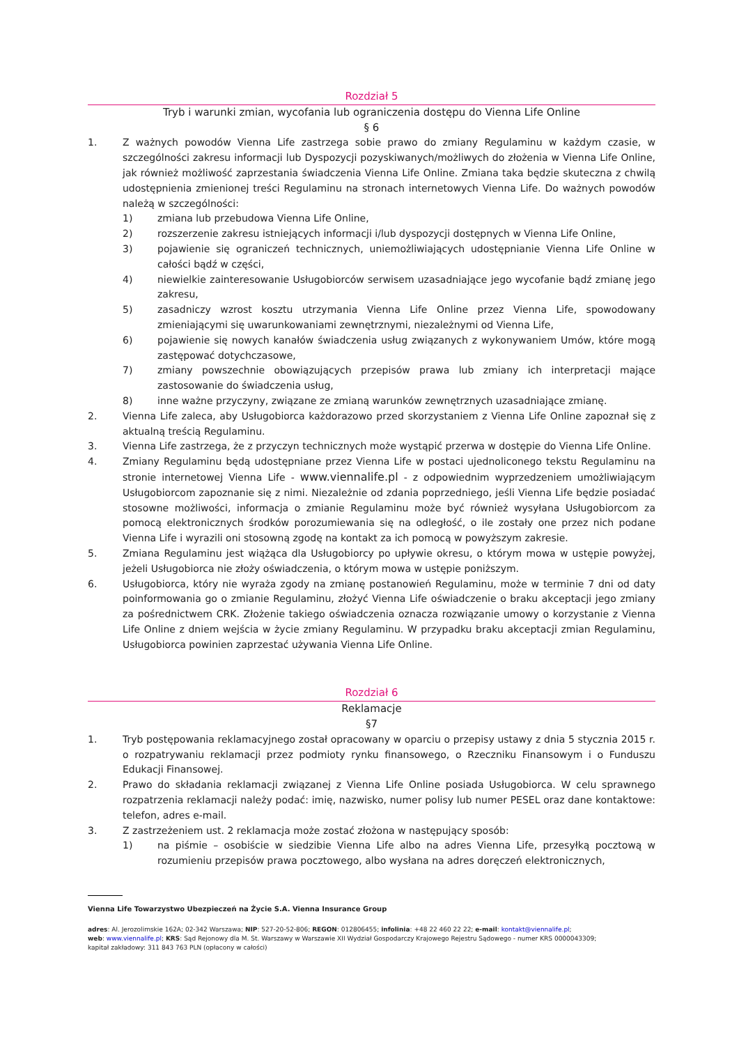Rozdział 5
Tryb i warunki zmian, wycofania lub ograniczenia dostępu do Vienna Life Online
§ 6
1. Z ważnych powodów Vienna Life zastrzega sobie prawo do zmiany Regulaminu w każdym czasie, w szczególności zakresu informacji lub Dyspozycji pozyskiwanych/możliwych do złożenia w Vienna Life Online, jak również możliwość zaprzestania świadczenia Vienna Life Online. Zmiana taka będzie skuteczna z chwilą udostępnienia zmienionej treści Regulaminu na stronach internetowych Vienna Life. Do ważnych powodów należą w szczególności:
1) zmiana lub przebudowa Vienna Life Online,
2) rozszerzenie zakresu istniejących informacji i/lub dyspozycji dostępnych w Vienna Life Online,
3) pojawienie się ograniczeń technicznych, uniemożliwiających udostępnianie Vienna Life Online w całości bądź w części,
4) niewielkie zainteresowanie Usługobiorców serwisem uzasadniające jego wycofanie bądź zmianę jego zakresu,
5) zasadniczy wzrost kosztu utrzymania Vienna Life Online przez Vienna Life, spowodowany zmieniającymi się uwarunkowaniami zewnętrznymi, niezależnymi od Vienna Life,
6) pojawienie się nowych kanałów świadczenia usług związanych z wykonywaniem Umów, które mogą zastępować dotychczasowe,
7) zmiany powszechnie obowiązujących przepisów prawa lub zmiany ich interpretacji mające zastosowanie do świadczenia usług,
8) inne ważne przyczyny, związane ze zmianą warunków zewnętrznych uzasadniające zmianę.
2. Vienna Life zaleca, aby Usługobiorca każdorazowo przed skorzystaniem z Vienna Life Online zapoznał się z aktualną treścią Regulaminu.
3. Vienna Life zastrzega, że z przyczyn technicznych może wystąpić przerwa w dostępie do Vienna Life Online.
4. Zmiany Regulaminu będą udostępniane przez Vienna Life w postaci ujednoliconego tekstu Regulaminu na stronie internetowej Vienna Life - www.viennalife.pl - z odpowiednim wyprzedzeniem umożliwiającym Usługobiorcom zapoznanie się z nimi. Niezależnie od zdania poprzedniego, jeśli Vienna Life będzie posiadać stosowne możliwości, informacja o zmianie Regulaminu może być również wysyłana Usługobiorcom za pomocą elektronicznych środków porozumiewania się na odległość, o ile zostały one przez nich podane Vienna Life i wyrazili oni stosowną zgodę na kontakt za ich pomocą w powyższym zakresie.
5. Zmiana Regulaminu jest wiążąca dla Usługobiorcy po upływie okresu, o którym mowa w ustępie powyżej, jeżeli Usługobiorca nie złoży oświadczenia, o którym mowa w ustępie poniższym.
6. Usługobiorca, który nie wyraża zgody na zmianę postanowień Regulaminu, może w terminie 7 dni od daty poinformowania go o zmianie Regulaminu, złożyć Vienna Life oświadczenie o braku akceptacji jego zmiany za pośrednictwem CRK. Złożenie takiego oświadczenia oznacza rozwiązanie umowy o korzystanie z Vienna Life Online z dniem wejścia w życie zmiany Regulaminu. W przypadku braku akceptacji zmian Regulaminu, Usługobiorca powinien zaprzestać używania Vienna Life Online.
Rozdział 6
Reklamacje
§7
1. Tryb postępowania reklamacyjnego został opracowany w oparciu o przepisy ustawy z dnia 5 stycznia 2015 r. o rozpatrywaniu reklamacji przez podmioty rynku finansowego, o Rzeczniku Finansowym i o Funduszu Edukacji Finansowej.
2. Prawo do składania reklamacji związanej z Vienna Life Online posiada Usługobiorca. W celu sprawnego rozpatrzenia reklamacji należy podać: imię, nazwisko, numer polisy lub numer PESEL oraz dane kontaktowe: telefon, adres e-mail.
3. Z zastrzeżeniem ust. 2 reklamacja może zostać złożona w następujący sposób:
1) na piśmie – osobiście w siedzibie Vienna Life albo na adres Vienna Life, przesyłką pocztową w rozumieniu przepisów prawa pocztowego, albo wysłana na adres doręczeń elektronicznych,
Vienna Life Towarzystwo Ubezpieczeń na Życie S.A. Vienna Insurance Group
adres: Al. Jerozolimskie 162A; 02-342 Warszawa; NIP: 527-20-52-806; REGON: 012806455; infolinia: +48 22 460 22 22; e-mail: kontakt@viennalife.pl;
web: www.viennalife.pl; KRS: Sąd Rejonowy dla M. St. Warszawy w Warszawie XII Wydział Gospodarczy Krajowego Rejestru Sądowego - numer KRS 0000043309;
kapitał zakładowy: 311 843 763 PLN (opłacony w całości)